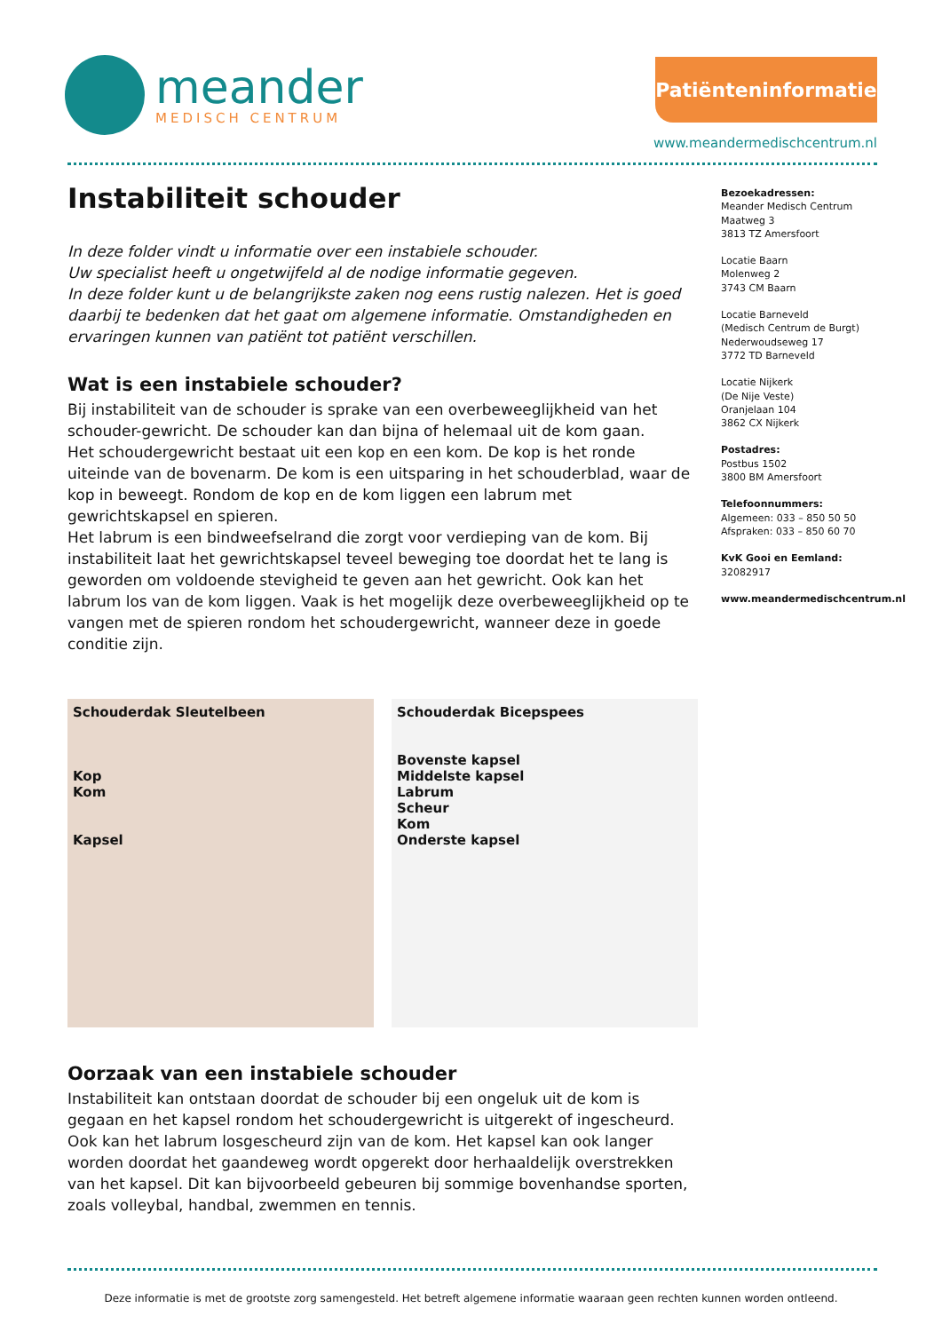meander
MEDISCH CENTRUM
Patiënteninformatie
www.meandermedischcentrum.nl
Instabiliteit schouder
In deze folder vindt u informatie over een instabiele schouder.
Uw specialist heeft u ongetwijfeld al de nodige informatie gegeven.
In deze folder kunt u de belangrijkste zaken nog eens rustig nalezen. Het is goed daarbij te bedenken dat het gaat om algemene informatie. Omstandigheden en ervaringen kunnen van patiënt tot patiënt verschillen.
Wat is een instabiele schouder?
Bij instabiliteit van de schouder is sprake van een overbeweeglijkheid van het schouder-gewricht. De schouder kan dan bijna of helemaal uit de kom gaan.
Het schoudergewricht bestaat uit een kop en een kom. De kop is het ronde uiteinde van de bovenarm. De kom is een uitsparing in het schouderblad, waar de kop in beweegt. Rondom de kop en de kom liggen een labrum met gewrichtskapsel en spieren.
Het labrum is een bindweefselrand die zorgt voor verdieping van de kom. Bij instabiliteit laat het gewrichtskapsel teveel beweging toe doordat het te lang is geworden om voldoende stevigheid te geven aan het gewricht. Ook kan het labrum los van de kom liggen. Vaak is het mogelijk deze overbeweeglijkheid op te vangen met de spieren rondom het schoudergewricht, wanneer deze in goede conditie zijn.
Schouderdak Sleutelbeen
Kop
Kom
Kapsel
Schouderdak Bicepspees
Bovenste kapsel
Middelste kapsel
Labrum
Scheur
Kom
Onderste kapsel
Oorzaak van een instabiele schouder
Instabiliteit kan ontstaan doordat de schouder bij een ongeluk uit de kom is gegaan en het kapsel rondom het schoudergewricht is uitgerekt of ingescheurd. Ook kan het labrum losgescheurd zijn van de kom. Het kapsel kan ook langer worden doordat het gaandeweg wordt opgerekt door herhaaldelijk overstrekken van het kapsel. Dit kan bijvoorbeeld gebeuren bij sommige bovenhandse sporten, zoals volleybal, handbal, zwemmen en tennis.
Bezoekadressen:
Meander Medisch Centrum
Maatweg 3
3813 TZ Amersfoort
Locatie Baarn
Molenweg 2
3743 CM Baarn
Locatie Barneveld
(Medisch Centrum de Burgt)
Nederwoudseweg 17
3772 TD Barneveld
Locatie Nijkerk
(De Nije Veste)
Oranjelaan 104
3862 CX Nijkerk
Postadres:
Postbus 1502
3800 BM Amersfoort
Telefoonnummers:
Algemeen: 033 – 850 50 50
Afspraken: 033 – 850 60 70
KvK Gooi en Eemland:
32082917
www.meandermedischcentrum.nl
Deze informatie is met de grootste zorg samengesteld. Het betreft algemene informatie waaraan geen rechten kunnen worden ontleend.